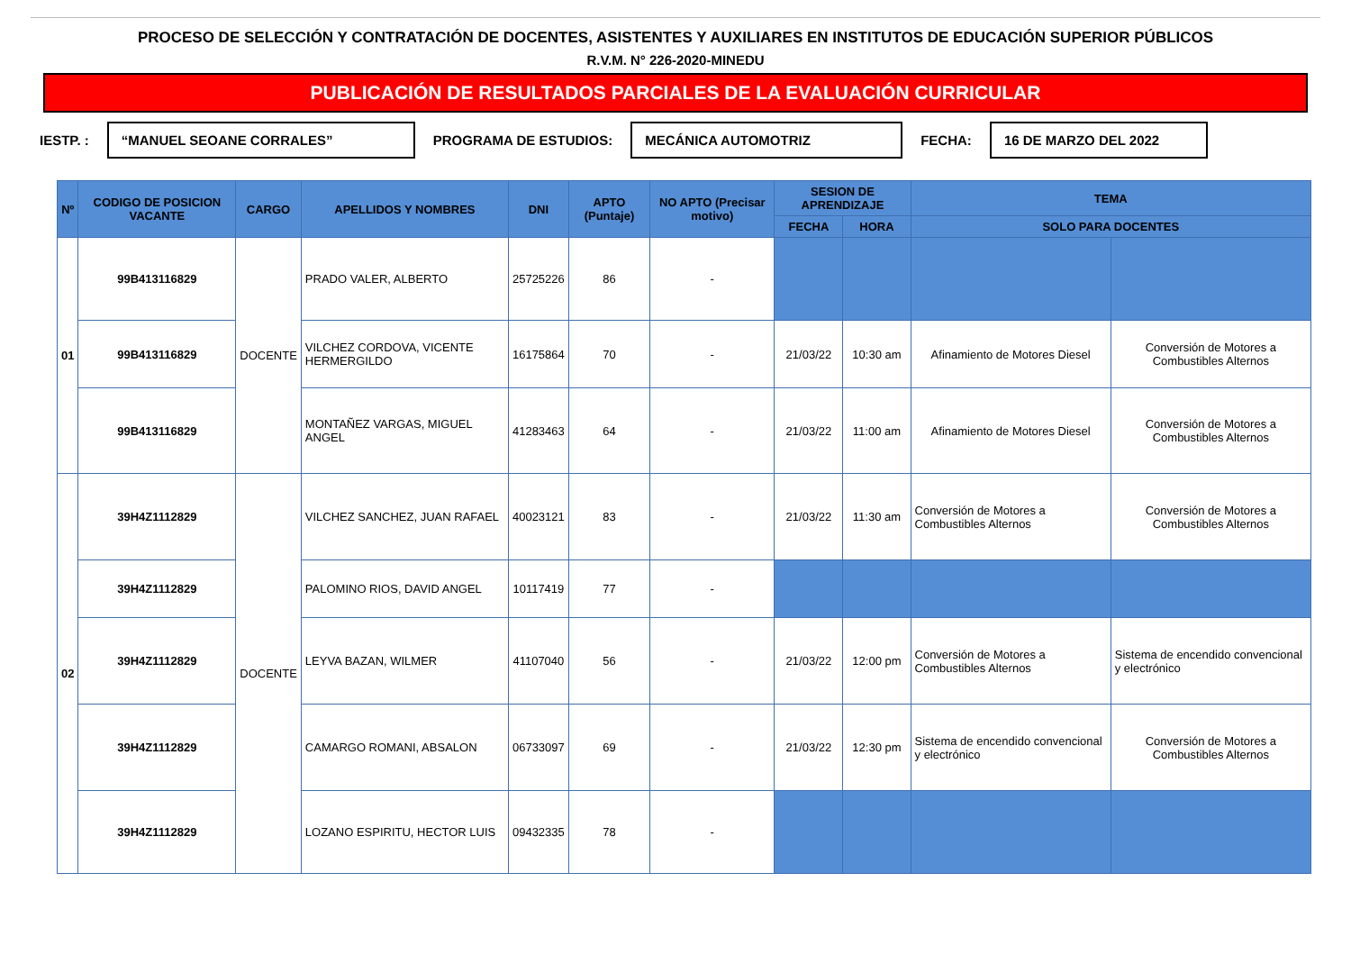PROCESO DE SELECCIÓN Y CONTRATACIÓN DE DOCENTES, ASISTENTES Y AUXILIARES EN INSTITUTOS DE EDUCACIÓN SUPERIOR PÚBLICOS
R.V.M. N° 226-2020-MINEDU
PUBLICACIÓN DE RESULTADOS PARCIALES DE LA EVALUACIÓN CURRICULAR
IESTP. : “MANUEL SEOANE CORRALES” PROGRAMA DE ESTUDIOS: MECÁNICA AUTOMOTRIZ FECHA: 16 DE MARZO DEL 2022
| Nº | CODIGO DE POSICION VACANTE | CARGO | APELLIDOS Y NOMBRES | DNI | APTO (Puntaje) | NO APTO (Precisar motivo) | SESION DE APRENDIZAJE | | TEMA | |
| --- | --- | --- | --- | --- | --- | --- | --- | --- | --- | --- |
| | | | | | | | FECHA | HORA | SOLO PARA DOCENTES | |
| 01 | 99B413116829 | DOCENTE | PRADO VALER, ALBERTO | 25725226 | 86 | - | | | | |
| | 99B413116829 | | VILCHEZ CORDOVA, VICENTE HERMERGILDO | 16175864 | 70 | - | 21/03/22 | 10:30 am | Afinamiento de Motores Diesel | Conversión de Motores a Combustibles Alternos |
| | 99B413116829 | | MONTAÑEZ VARGAS, MIGUEL ANGEL | 41283463 | 64 | - | 21/03/22 | 11:00 am | Afinamiento de Motores Diesel | Conversión de Motores a Combustibles Alternos |
| 02 | 39H4Z1112829 | DOCENTE | VILCHEZ SANCHEZ, JUAN RAFAEL | 40023121 | 83 | - | 21/03/22 | 11:30 am | Conversión de Motores a Combustibles Alternos | Conversión de Motores a Combustibles Alternos |
| | 39H4Z1112829 | | PALOMINO RIOS, DAVID ANGEL | 10117419 | 77 | - | | | | |
| | 39H4Z1112829 | | LEYVA BAZAN, WILMER | 41107040 | 56 | - | 21/03/22 | 12:00 pm | Conversión de Motores a Combustibles Alternos | Sistema de encendido convencional y electrónico |
| | 39H4Z1112829 | | CAMARGO ROMANI, ABSALON | 06733097 | 69 | - | 21/03/22 | 12:30 pm | Sistema de encendido convencional y electrónico | Conversión de Motores a Combustibles Alternos |
| | 39H4Z1112829 | | LOZANO ESPIRITU, HECTOR LUIS | 09432335 | 78 | - | | | | |